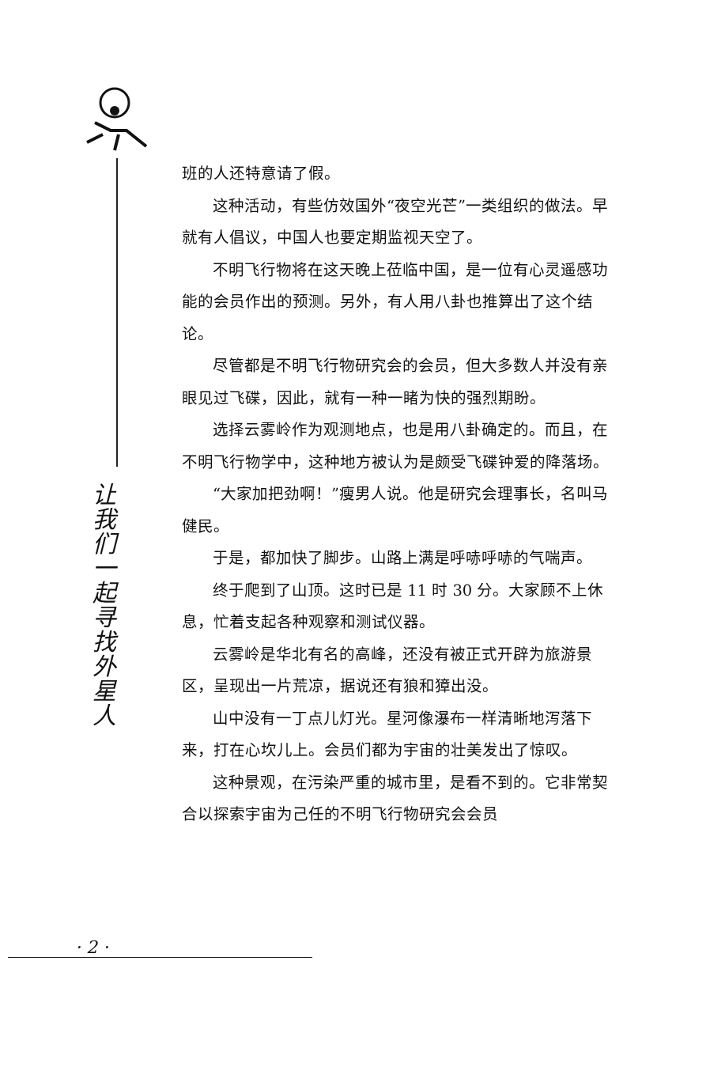让
我
们
一
起
寻
找
外
星
人
班的人还特意请了假。
这种活动，有些仿效国外“夜空光芒”一类组织的做法。早就有人倡议，中国人也要定期监视天空了。
不明飞行物将在这天晚上莅临中国，是一位有心灵遥感功能的会员作出的预测。另外，有人用八卦也推算出了这个结论。
尽管都是不明飞行物研究会的会员，但大多数人并没有亲眼见过飞碟，因此，就有一种一睹为快的强烈期盼。
选择云雾岭作为观测地点，也是用八卦确定的。而且，在不明飞行物学中，这种地方被认为是颇受飞碟钟爱的降落场。
“大家加把劲啊！”瘦男人说。他是研究会理事长，名叫马健民。
于是，都加快了脚步。山路上满是呼哧呼哧的气喘声。
终于爬到了山顶。这时已是 11 时 30 分。大家顾不上休息，忙着支起各种观察和测试仪器。
云雾岭是华北有名的高峰，还没有被正式开辟为旅游景区，呈现出一片荒凉，据说还有狼和獐出没。
山中没有一丁点儿灯光。星河像瀑布一样清晰地泻落下来，打在心坎儿上。会员们都为宇宙的壮美发出了惊叹。
这种景观，在污染严重的城市里，是看不到的。它非常契合以探索宇宙为己任的不明飞行物研究会会员
· 2 ·